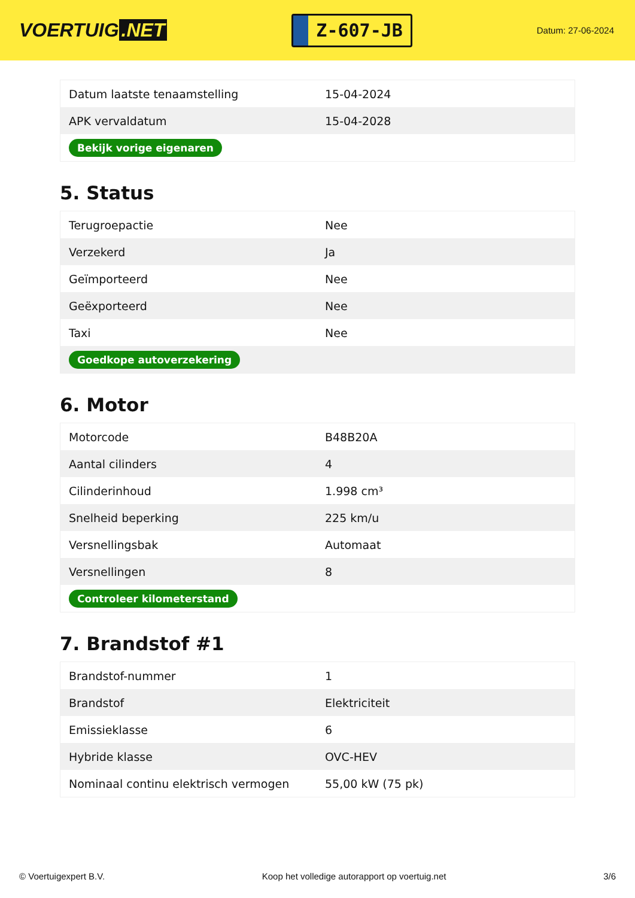VOERTUIG.NET
Z-607-JB
Datum: 27-06-2024
| Datum laatste tenaamstelling | 15-04-2024 |
| APK vervaldatum | 15-04-2028 |
| Bekijk vorige eigenaren | |
5. Status
| Terugroepactie | Nee |
| Verzekerd | Ja |
| Geïmporteerd | Nee |
| Geëxporteerd | Nee |
| Taxi | Nee |
| Goedkope autoverzekering | |
6. Motor
| Motorcode | B48B20A |
| Aantal cilinders | 4 |
| Cilinderinhoud | 1.998 cm³ |
| Snelheid beperking | 225 km/u |
| Versnellingsbak | Automaat |
| Versnellingen | 8 |
| Controleer kilometerstand | |
7. Brandstof #1
| Brandstof-nummer | 1 |
| Brandstof | Elektriciteit |
| Emissieklasse | 6 |
| Hybride klasse | OVC-HEV |
| Nominaal continu elektrisch vermogen | 55,00 kW (75 pk) |
© Voertuigexpert B.V. Koop het volledige autorapport op voertuig.net 3/6